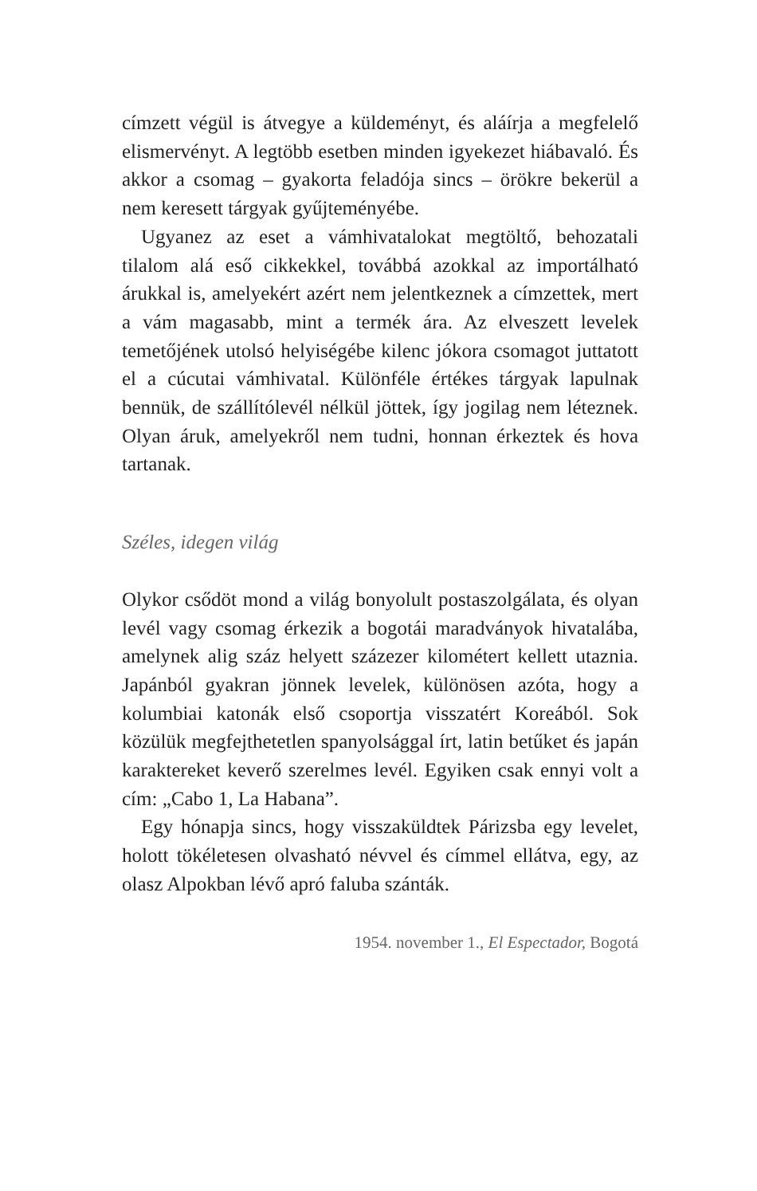címzett végül is átvegye a küldeményt, és aláírja a megfelelő elismervényt. A legtöbb esetben minden igyekezet hiábavaló. És akkor a csomag – gyakorta feladója sincs – örökre bekerül a nem keresett tárgyak gyűjteményébe.
Ugyanez az eset a vámhivatalokat megtöltő, behozatali tilalom alá eső cikkekkel, továbbá azokkal az importálható árukkal is, amelyekért azért nem jelentkeznek a címzettek, mert a vám magasabb, mint a termék ára. Az elveszett levelek temetőjének utolsó helyiségébe kilenc jókora csomagot juttatott el a cúcutai vámhivatal. Különféle értékes tárgyak lapulnak bennük, de szállítólevél nélkül jöttek, így jogilag nem léteznek. Olyan áruk, amelyekről nem tudni, honnan érkeztek és hova tartanak.
Széles, idegen világ
Olykor csődöt mond a világ bonyolult postaszolgálata, és olyan levél vagy csomag érkezik a bogotái maradványok hivatalába, amelynek alig száz helyett százezer kilométert kellett utaznia. Japánból gyakran jönnek levelek, különösen azóta, hogy a kolumbiai katonák első csoportja visszatért Koreából. Sok közülük megfejthetetlen spanyolsággal írt, latin betűket és japán karaktereket keverő szerelmes levél. Egyiken csak ennyi volt a cím: „Cabo 1, La Habana”.
Egy hónapja sincs, hogy visszaküldtek Párizsba egy levelet, holott tökéletesen olvasható névvel és címmel ellátva, egy, az olasz Alpokban lévő apró faluba szánták.
1954. november 1., El Espectador, Bogotá